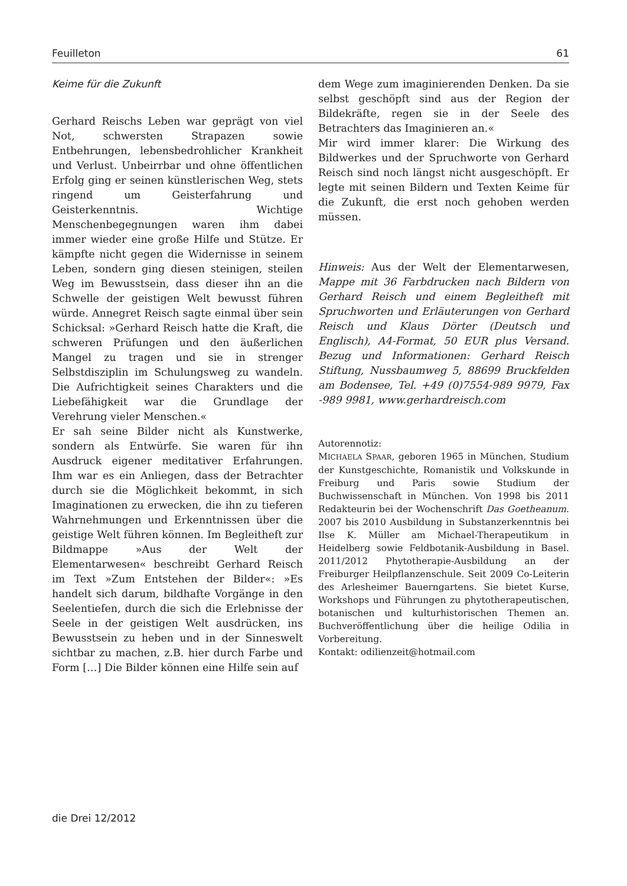Feuilleton 61
Keime für die Zukunft
Gerhard Reischs Leben war geprägt von viel Not, schwersten Strapazen sowie Entbehrungen, lebensbedrohlicher Krankheit und Verlust. Unbeirrbar und ohne öffentlichen Erfolg ging er seinen künstlerischen Weg, stets ringend um Geisterfahrung und Geisterkenntnis. Wichtige Menschenbegegnungen waren ihm dabei immer wieder eine große Hilfe und Stütze. Er kämpfte nicht gegen die Widernisse in seinem Leben, sondern ging diesen steinigen, steilen Weg im Bewusstsein, dass dieser ihn an die Schwelle der geistigen Welt bewusst führen würde. Annegret Reisch sagte einmal über sein Schicksal: »Gerhard Reisch hatte die Kraft, die schweren Prüfungen und den äußerlichen Mangel zu tragen und sie in strenger Selbstdisziplin im Schulungsweg zu wandeln. Die Aufrichtigkeit seines Charakters und die Liebefähigkeit war die Grundlage der Verehrung vieler Menschen.«
Er sah seine Bilder nicht als Kunstwerke, sondern als Entwürfe. Sie waren für ihn Ausdruck eigener meditativer Erfahrungen. Ihm war es ein Anliegen, dass der Betrachter durch sie die Möglichkeit bekommt, in sich Imaginationen zu erwecken, die ihn zu tieferen Wahrnehmungen und Erkenntnissen über die geistige Welt führen können. Im Begleitheft zur Bildmappe »Aus der Welt der Elementarwesen« beschreibt Gerhard Reisch im Text »Zum Entstehen der Bilder«: »Es handelt sich darum, bildhafte Vorgänge in den Seelentiefen, durch die sich die Erlebnisse der Seele in der geistigen Welt ausdrücken, ins Bewusstsein zu heben und in der Sinneswelt sichtbar zu machen, z.B. hier durch Farbe und Form […] Die Bilder können eine Hilfe sein auf
dem Wege zum imaginierenden Denken. Da sie selbst geschöpft sind aus der Region der Bildekräfte, regen sie in der Seele des Betrachters das Imaginieren an.«
Mir wird immer klarer: Die Wirkung des Bildwerkes und der Spruchworte von Gerhard Reisch sind noch längst nicht ausgeschöpft. Er legte mit seinen Bildern und Texten Keime für die Zukunft, die erst noch gehoben werden müssen.
Hinweis: Aus der Welt der Elementarwesen, Mappe mit 36 Farbdrucken nach Bildern von Gerhard Reisch und einem Begleitheft mit Spruchworten und Erläuterungen von Gerhard Reisch und Klaus Dörter (Deutsch und Englisch), A4-Format, 50 EUR plus Versand. Bezug und Informationen: Gerhard Reisch Stiftung, Nussbaumweg 5, 88699 Bruckfelden am Bodensee, Tel. +49 (0)7554-989 9979, Fax -989 9981, www.gerhardreisch.com
Autorennotiz:
MICHAELA SPAAR, geboren 1965 in München, Studium der Kunstgeschichte, Romanistik und Volkskunde in Freiburg und Paris sowie Studium der Buchwissenschaft in München. Von 1998 bis 2011 Redakteurin bei der Wochenschrift Das Goetheanum. 2007 bis 2010 Ausbildung in Substanzerkenntnis bei Ilse K. Müller am Michael-Therapeutikum in Heidelberg sowie Feldbotanik-Ausbildung in Basel. 2011/2012 Phytotherapie-Ausbildung an der Freiburger Heilpflanzenschule. Seit 2009 Co-Leiterin des Arlesheimer Bauerngartens. Sie bietet Kurse, Workshops und Führungen zu phytotherapeutischen, botanischen und kulturhistorischen Themen an. Buchveröffentlichung über die heilige Odilia in Vorbereitung.
Kontakt: odilienzeit@hotmail.com
die Drei 12/2012